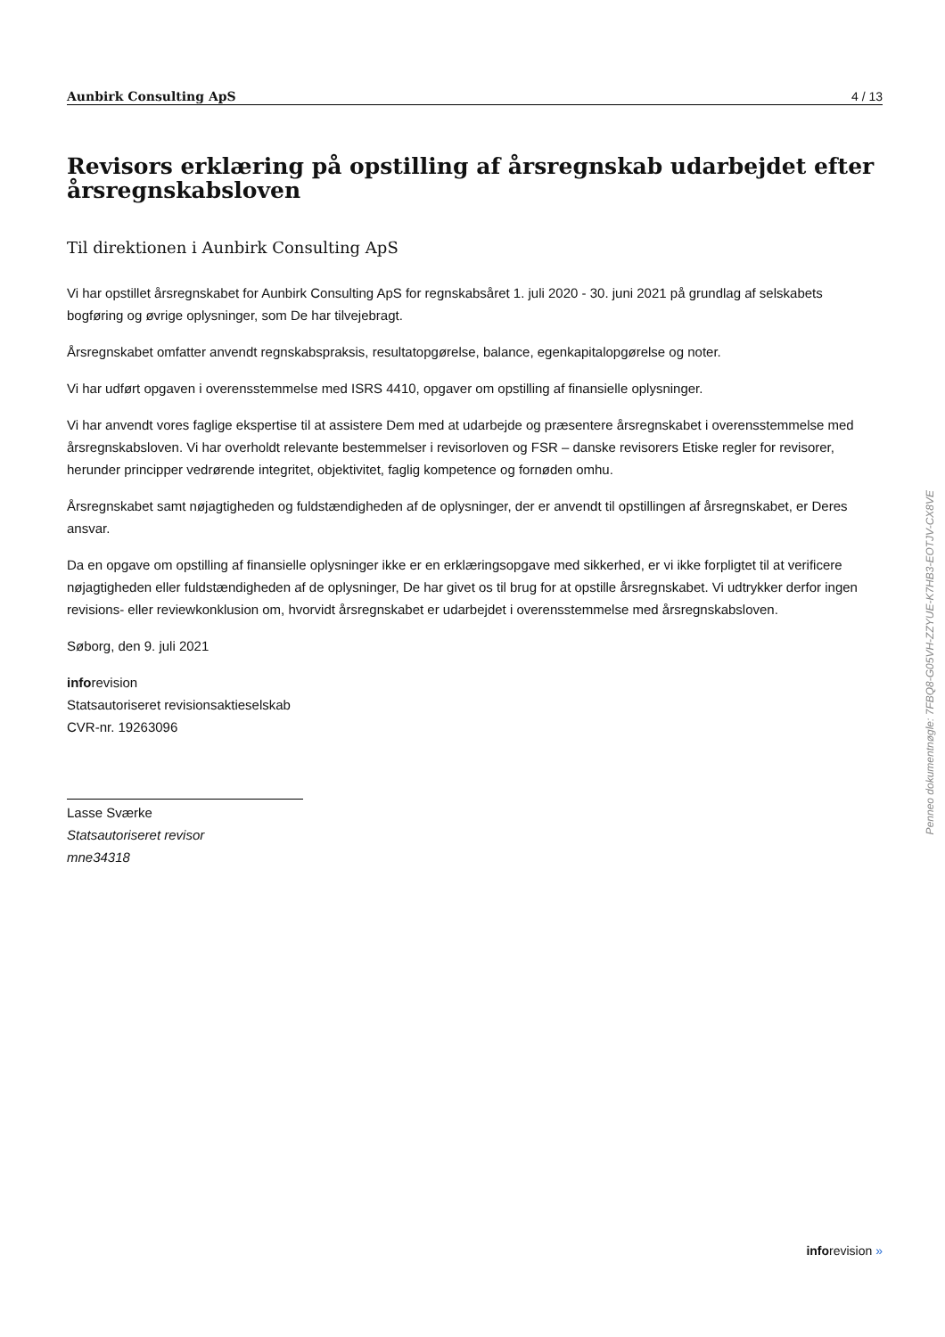Aunbirk Consulting ApS 4 / 13
Revisors erklæring på opstilling af årsregnskab udarbejdet efter årsregnskabsloven
Til direktionen i Aunbirk Consulting ApS
Vi har opstillet årsregnskabet for Aunbirk Consulting ApS for regnskabsåret 1. juli 2020 - 30. juni 2021 på grundlag af selskabets bogføring og øvrige oplysninger, som De har tilvejebragt.
Årsregnskabet omfatter anvendt regnskabspraksis, resultatopgørelse, balance, egenkapitalopgørelse og noter.
Vi har udført opgaven i overensstemmelse med ISRS 4410, opgaver om opstilling af finansielle oplysninger.
Vi har anvendt vores faglige ekspertise til at assistere Dem med at udarbejde og præsentere årsregnskabet i overensstemmelse med årsregnskabsloven. Vi har overholdt relevante bestemmelser i revisorloven og FSR – danske revisorers Etiske regler for revisorer, herunder principper vedrørende integritet, objektivitet, faglig kompetence og fornøden omhu.
Årsregnskabet samt nøjagtigheden og fuldstændigheden af de oplysninger, der er anvendt til opstillingen af årsregnskabet, er Deres ansvar.
Da en opgave om opstilling af finansielle oplysninger ikke er en erklæringsopgave med sikkerhed, er vi ikke forpligtet til at verificere nøjagtigheden eller fuldstændigheden af de oplysninger, De har givet os til brug for at opstille årsregnskabet. Vi udtrykker derfor ingen revisions- eller reviewkonklusion om, hvorvidt årsregnskabet er udarbejdet i overensstemmelse med årsregnskabsloven.
Søborg, den 9. juli 2021
inforevision
Statsautoriseret revisionsaktieselskab
CVR-nr. 19263096
Lasse Sværke
Statsautoriseret revisor
mne34318
Penneo dokumentnøgle: 7FBQ8-G05VH-ZZYUE-K7HB3-EOTJV-CX8VE
inforevision »